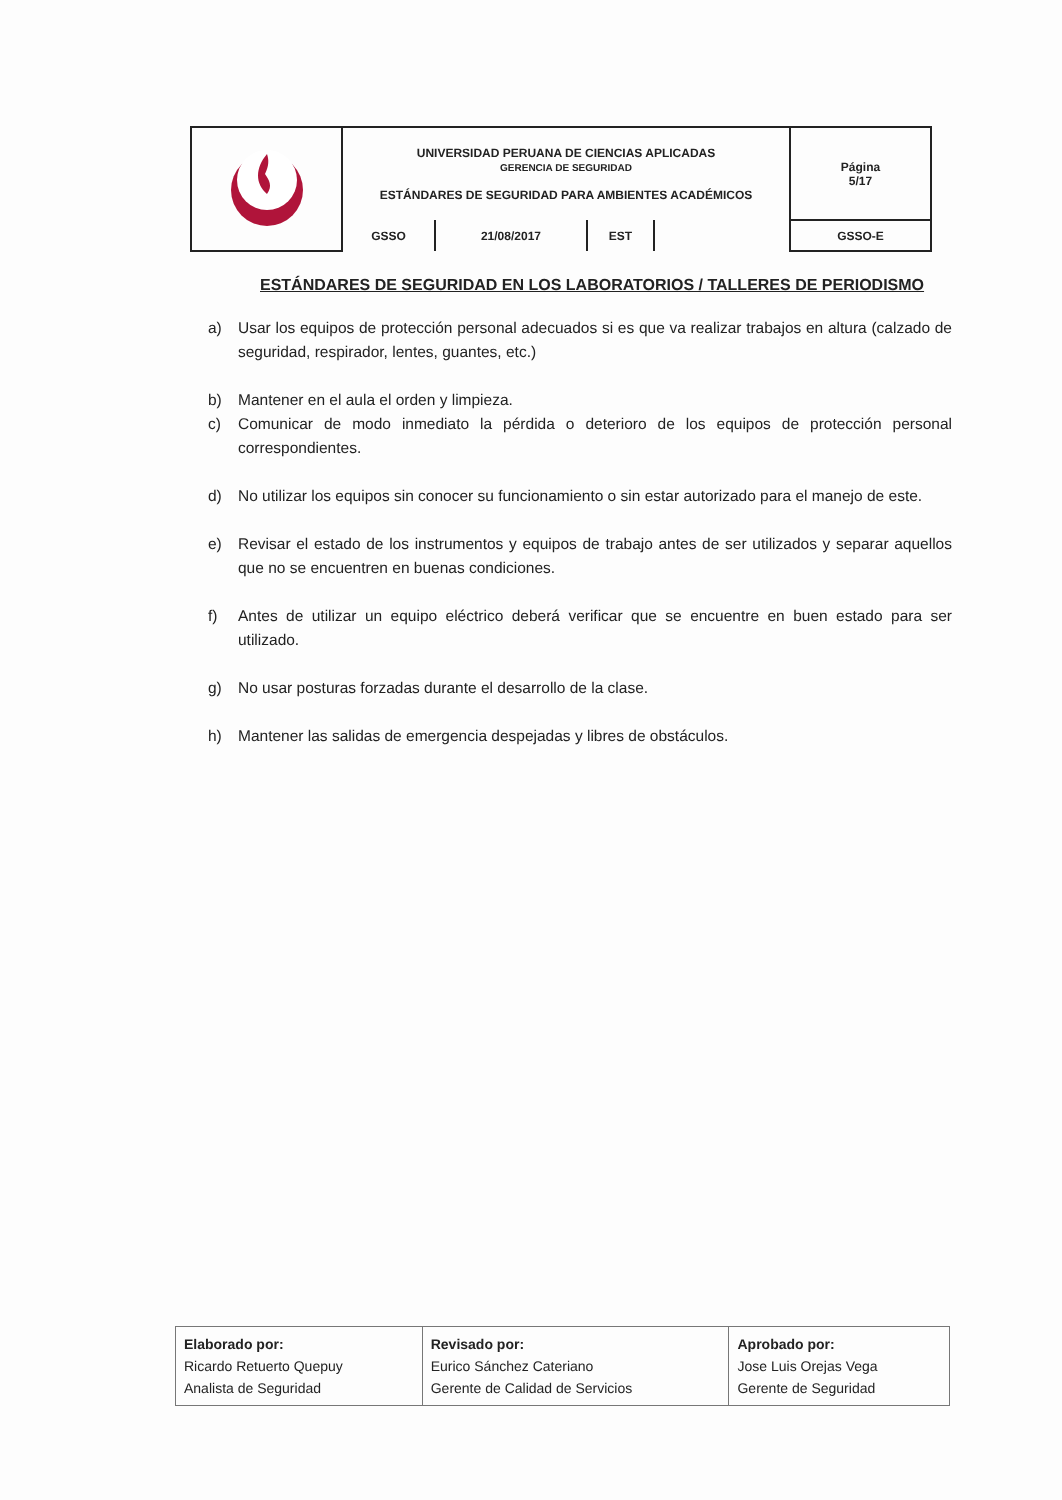| | UNIVERSIDAD PERUANA DE CIENCIAS APLICADAS GERENCIA DE SEGURIDAD ESTÁNDARES DE SEGURIDAD PARA AMBIENTES ACADÉMICOS | | | | Página 5/17 |
| | GSSO | 21/08/2017 | EST | | GSSO-E |
ESTÁNDARES DE SEGURIDAD EN LOS LABORATORIOS / TALLERES DE PERIODISMO
a) Usar los equipos de protección personal adecuados si es que va realizar trabajos en altura (calzado de seguridad, respirador, lentes, guantes, etc.)
b) Mantener en el aula el orden y limpieza.
c) Comunicar de modo inmediato la pérdida o deterioro de los equipos de protección personal correspondientes.
d) No utilizar los equipos sin conocer su funcionamiento o sin estar autorizado para el manejo de este.
e) Revisar el estado de los instrumentos y equipos de trabajo antes de ser utilizados y separar aquellos que no se encuentren en buenas condiciones.
f) Antes de utilizar un equipo eléctrico deberá verificar que se encuentre en buen estado para ser utilizado.
g) No usar posturas forzadas durante el desarrollo de la clase.
h) Mantener las salidas de emergencia despejadas y libres de obstáculos.
| Elaborado por: Ricardo Retuerto Quepuy Analista de Seguridad | Revisado por: Eurico Sánchez Cateriano Gerente de Calidad de Servicios | Aprobado por: Jose Luis Orejas Vega Gerente de Seguridad |